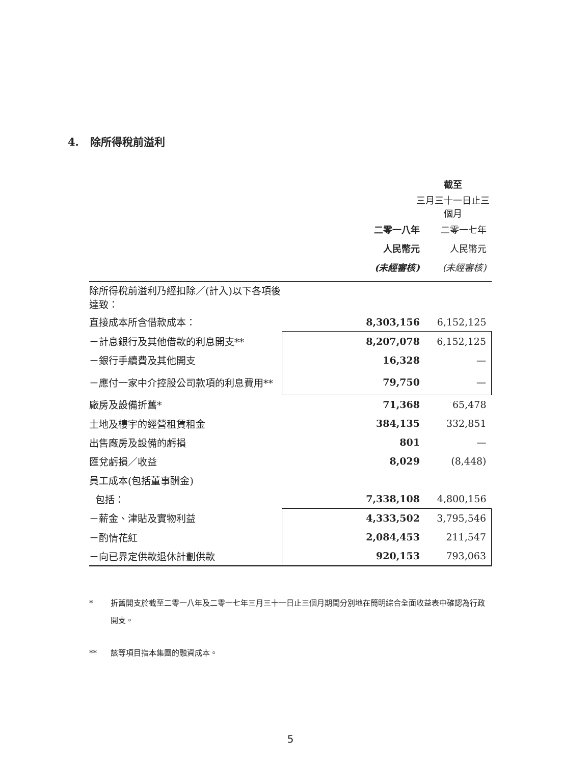4. 除所得稅前溢利
| | 截至 | |
| --- | --- | --- |
| | 三月三十一日止三個月 | |
| | 二零一八年 | 二零一七年 |
| | 人民幣元 | 人民幣元 |
| | (未經審核) | (未經審核) |
| 除所得稅前溢利乃經扣除／(計入)以下各項後達致： | | |
| 直接成本所含借款成本： | 8,303,156 | 6,152,125 |
| －計息銀行及其他借款的利息開支** | 8,207,078 | 6,152,125 |
| －銀行手續費及其他開支 | 16,328 | — |
| －應付一家中介控股公司款項的利息費用** | 79,750 | — |
| 廠房及設備折舊* | 71,368 | 65,478 |
| 土地及樓宇的經營租賃租金 | 384,135 | 332,851 |
| 出售廠房及設備的虧損 | 801 | — |
| 匯兌虧損／收益 | 8,029 | (8,448) |
| 員工成本(包括董事酬金) | | |
| 包括： | 7,338,108 | 4,800,156 |
| －薪金、津貼及實物利益 | 4,333,502 | 3,795,546 |
| －酌情花紅 | 2,084,453 | 211,547 |
| －向已界定供款退休計劃供款 | 920,153 | 793,063 |
* 折舊開支於截至二零一八年及二零一七年三月三十一日止三個月期間分別地在簡明綜合全面收益表中確認為行政開支。
** 該等項目指本集團的融資成本。
5